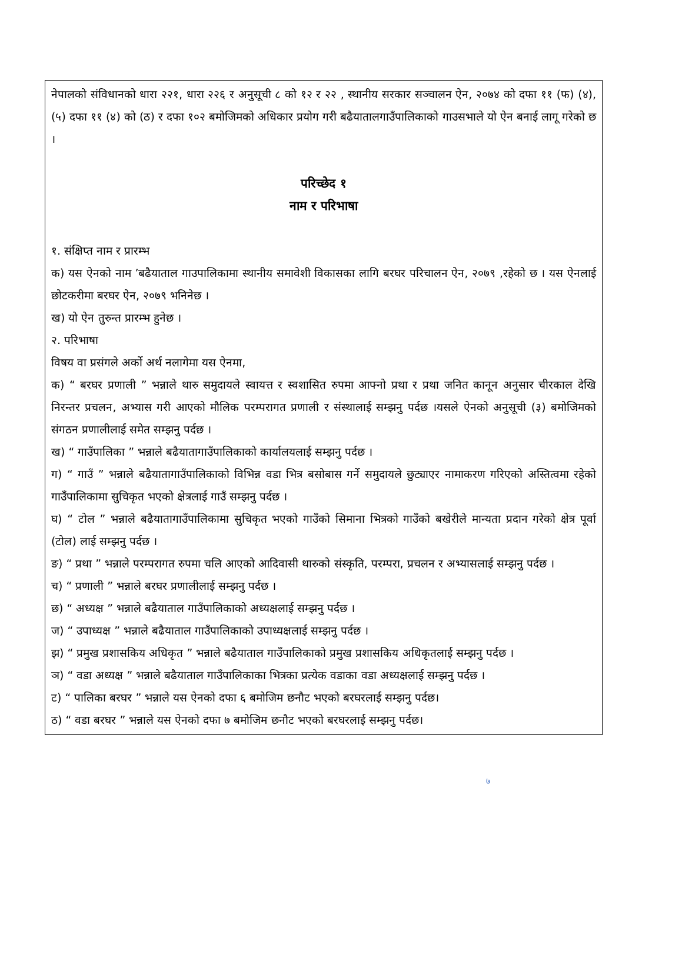नेपालको संविधानको धारा २२१, धारा २२६ र अनुसूची ८ को १२ र २२ , स्थानीय सरकार सञ्चालन ऐन, २०७४ को दफा ११ (फ) (४),(५) दफा ११ (४) को (ठ) र दफा १०२ बमोजिमको अधिकार प्रयोग गरी बढैयातालगाउँपालिकाको गाउसभाले यो ऐन बनाई लागू गरेको छ ।
परिच्छेद १
नाम र परिभाषा
१. संक्षिप्त नाम र प्रारम्भ
क) यस ऐनको नाम ’बढैयाताल गाउपालिकामा स्थानीय समावेशी विकासका लागि बरघर परिचालन ऐन, २०७९ ,रहेको छ । यस ऐनलाई छोटकरीमा बरघर ऐन, २०७९ भनिनेछ ।
ख) यो ऐन तुरुन्त प्रारम्भ हुनेछ ।
२. परिभाषा
विषय वा प्रसंगले अर्को अर्थ नलागेमा यस ऐनमा,
क) “ बरघर प्रणाली ” भन्नाले थारु समुदायले स्वायत्त र स्वशासित रुपमा आफ्नो प्रथा र प्रथा जनित कानून अनुसार चीरकाल देखि निरन्तर प्रचलन, अभ्यास गरी आएको मौलिक परम्परागत प्रणाली र संस्थालाई सम्झनु पर्दछ ।यसले ऐनको अनुसूची (३) बमोजिमको संगठन प्रणालीलाई समेत सम्झनु पर्दछ ।
ख) “ गाउँपालिका ” भन्नाले बढैयातागाउँपालिकाको कार्यालयलाई सम्झनु पर्दछ ।
ग) “ गाउँ ” भन्नाले बढैयातागाउँपालिकाको विभिन्न वडा भित्र बसोबास गर्ने समुदायले छुट्याएर नामाकरण गरिएको अस्तित्वमा रहेको गाउँपालिकामा सुचिकृत भएको क्षेत्रलाई गाउँ सम्झनु पर्दछ ।
घ) “ टोल ” भन्नाले बढैयातागाउँपालिकामा सुचिकृत भएको गाउँको सिमाना भित्रको गाउँको बखेरीले मान्यता प्रदान गरेको क्षेत्र पूर्वा (टोल) लाई सम्झनु पर्दछ ।
ङ) “ प्रथा ” भन्नाले परम्परागत रुपमा चलि आएको आदिवासी थारुको संस्कृति, परम्परा, प्रचलन र अभ्यासलाई सम्झनु पर्दछ ।
च) “ प्रणाली ” भन्नाले बरघर प्रणालीलाई सम्झनु पर्दछ ।
छ) “ अध्यक्ष ” भन्नाले बढैयाताल गाउँपालिकाको अध्यक्षलाई सम्झनु पर्दछ ।
ज) “ उपाध्यक्ष ” भन्नाले बढैयाताल गाउँपालिकाको उपाध्यक्षलाई सम्झनु पर्दछ ।
झ) “ प्रमुख प्रशासकिय अधिकृत ” भन्नाले बढैयाताल गाउँपालिकाको प्रमुख प्रशासकिय अधिकृतलाई सम्झनु पर्दछ ।
ञ) “ वडा अध्यक्ष ” भन्नाले बढैयाताल गाउँपालिकाका भित्रका प्रत्येक वडाका वडा अध्यक्षलाई सम्झनु पर्दछ ।
ट) “ पालिका बरघर ” भन्नाले यस ऐनको दफा ६ बमोजिम छनौट भएको बरघरलाई सम्झनु पर्दछ।
ठ) “ वडा बरघर ” भन्नाले यस ऐनको दफा ७ बमोजिम छनौट भएको बरघरलाई सम्झनु पर्दछ।
७